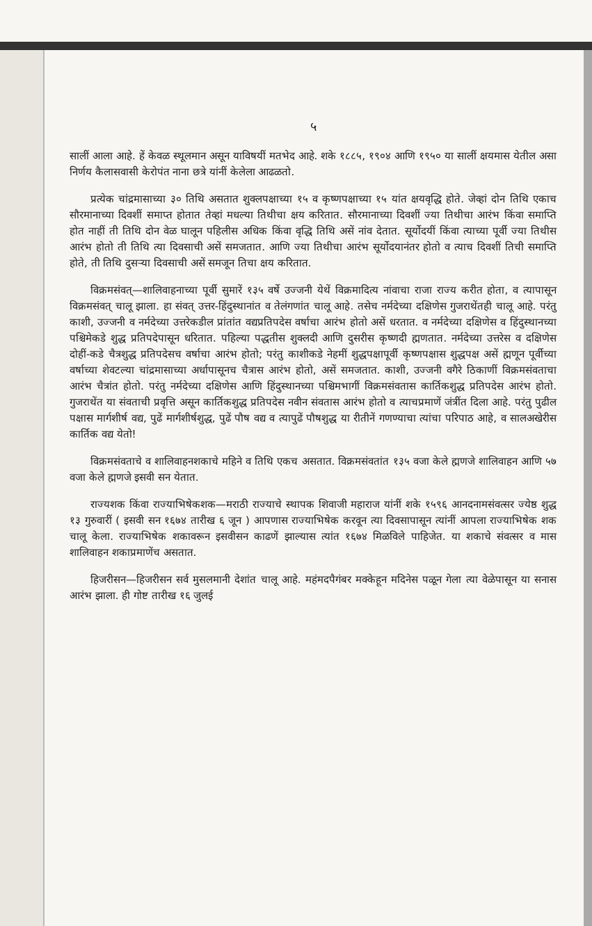५
सालीं आला आहे. हें केवळ स्थूलमान असून याविषयीं मतभेद आहे. शके १८८५, १९०४ आणि १९५० या सालीं क्षयमास येतील असा निर्णय कैलासवासी केरोपंत नाना छत्रे यांनीं केलेला आढळतो.
प्रत्येक चांद्रमासाच्या ३० तिथि असतात शुक्लपक्षाच्या १५ व कृष्णपक्षाच्या १५ यांत क्षयवृद्धि होते. जेव्हां दोन तिथि एकाच सौरमानाच्या दिवशीं समाप्त होतात तेव्हां मधल्या तिथीचा क्षय करितात. सौरमानाच्या दिवशीं ज्या तिथीचा आरंभ किंवा समाप्ति होत नाहीं ती तिथि दोन वेळ घालून पहिलीस अधिक किंवा वृद्धि तिथि असें नांव देतात. सूर्योदयीं किंवा त्याच्या पूर्वी ज्या तिथीस आरंभ होतो ती तिथि त्या दिवसाची असें समजतात. आणि ज्या तिथीचा आरंभ सूर्योदयानंतर होतो व त्याच दिवशीं तिची समाप्ति होते, ती तिथि दुसऱ्या दिवसाची असें समजून तिचा क्षय करितात.
विक्रमसंवत्—शालिवाहनाच्या पूर्वी सुमारें १३५ वर्षे उज्जनी येथें विक्रमादित्य नांवाचा राजा राज्य करीत होता, व त्यापासून विक्रमसंवत् चालू झाला. हा संवत् उत्तर-हिंदुस्थानांत व तेलंगणांत चालू आहे. तसेच नर्मदेच्या दक्षिणेस गुजराथेंतही चालू आहे. परंतु काशी, उज्जनी व नर्मदेच्या उत्तरेकडील प्रांतांत वद्यप्रतिपदेस वर्षाचा आरंभ होतो असें धरतात. व नर्मदेच्या दक्षिणेस व हिंदुस्थानच्या पश्चिमेकडे शुद्ध प्रतिपदेपासून धरितात. पहिल्या पद्धतीस शुक्लदी आणि दुसरीस कृष्णदी ह्मणतात. नर्मदेच्या उत्तरेस व दक्षिणेस दोहीं-कडे चैत्रशुद्ध प्रतिपदेसच वर्षाचा आरंभ होतो; परंतु काशीकडे नेहमीं शुद्धपक्षापूर्वी कृष्णपक्षास शुद्धपक्ष असें ह्मणून पूर्वीच्या वर्षाच्या शेवटल्या चांद्रमासाच्या अर्धापासूनच चैत्रास आरंभ होतो, असें समजतात. काशी, उज्जनी वगैरे ठिकाणीं विक्रमसंवताचा आरंभ चैत्रांत होतो. परंतु नर्मदेच्या दक्षिणेस आणि हिंदुस्थानच्या पश्चिमभागीं विक्रमसंवतास कार्तिकशुद्ध प्रतिपदेस आरंभ होतो. गुजराथेंत या संवताची प्रवृत्ति असून कार्तिकशुद्ध प्रतिपदेस नवीन संवतास आरंभ होतो व त्याचप्रमाणें जंत्रींत दिला आहे. परंतु पुढील पक्षास मार्गशीर्ष वद्य, पुढें मार्गशीर्षशुद्ध, पुढें पौष वद्य व त्यापुढें पौषशुद्ध या रीतीनें गणण्याचा त्यांचा परिपाठ आहे, व सालअखेरीस कार्तिक वद्य येतो!
विक्रमसंवताचे व शालिवाहनशकाचे महिने व तिथि एकच असतात. विक्रमसंवतांत १३५ वजा केले ह्मणजे शालिवाहन आणि ५७ वजा केले ह्मणजे इसवी सन येतात.
राज्यशक किंवा राज्याभिषेकशक—मराठी राज्याचे स्थापक शिवाजी महाराज यांनीं शके १५९६ आनदनामसंवत्सर ज्येष्ठ शुद्ध १३ गुरुवारीं ( इसवी सन १६७४ तारीख ६ जून ) आपणास राज्याभिषेक करवून त्या दिवसापासून त्यांनीं आपला राज्याभिषेक शक चालू केला. राज्याभिषेक शकावरून इसवीसन काढणें झाल्यास त्यांत १६७४ मिळविले पाहिजेत. या शकाचे संवत्सर व मास शालिवाहन शकाप्रमाणेंच असतात.
हिजरीसन—हिजरीसन सर्व मुसलमानी देशांत चालू आहे. महंमदपैगंबर मक्केहून मदिनेस पळून गेला त्या वेळेपासून या सनास आरंभ झाला. ही गोष्ट तारीख १६ जुलई